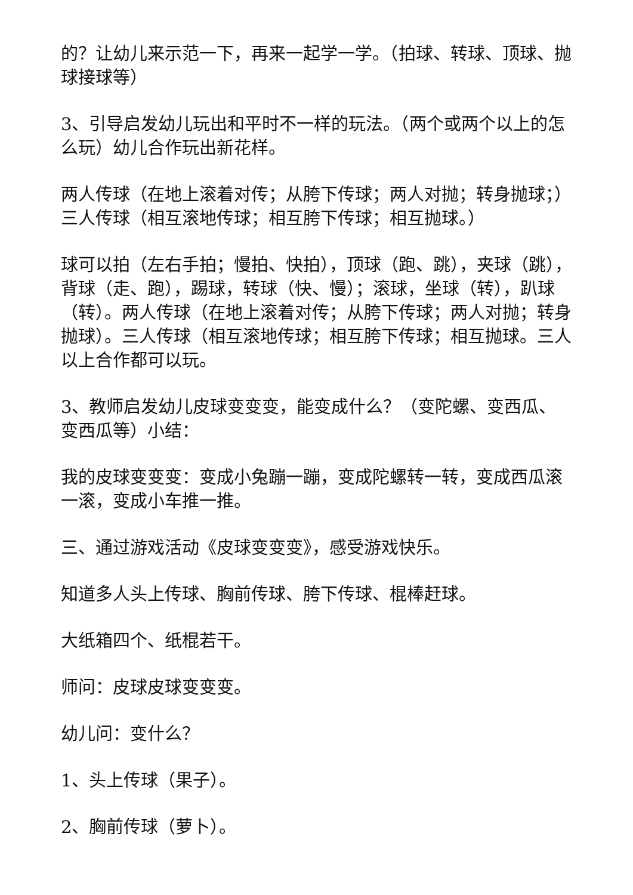的？让幼儿来示范一下，再来一起学一学。（拍球、转球、顶球、抛球接球等）
3、引导启发幼儿玩出和平时不一样的玩法。（两个或两个以上的怎么玩）幼儿合作玩出新花样。
两人传球（在地上滚着对传；从胯下传球；两人对抛；转身抛球；）三人传球（相互滚地传球；相互胯下传球；相互抛球。）
球可以拍（左右手拍；慢拍、快拍），顶球（跑、跳），夹球（跳），背球（走、跑），踢球，转球（快、慢）；滚球，坐球（转），趴球（转）。两人传球（在地上滚着对传；从胯下传球；两人对抛；转身抛球）。三人传球（相互滚地传球；相互胯下传球；相互抛球。三人以上合作都可以玩。
3、教师启发幼儿皮球变变变，能变成什么？（变陀螺、变西瓜、变西瓜等）小结：
我的皮球变变变：变成小兔蹦一蹦，变成陀螺转一转，变成西瓜滚一滚，变成小车推一推。
三、通过游戏活动《皮球变变变》，感受游戏快乐。
知道多人头上传球、胸前传球、胯下传球、棍棒赶球。
大纸箱四个、纸棍若干。
师问：皮球皮球变变变。
幼儿问：变什么？
1、头上传球（果子）。
2、胸前传球（萝卜）。